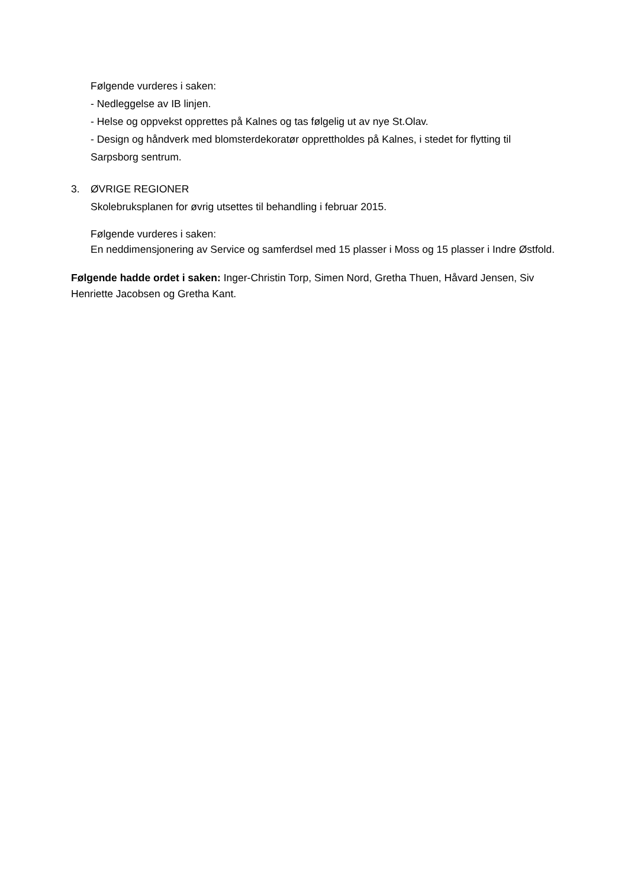Følgende vurderes i saken:
- Nedleggelse av IB linjen.
- Helse og oppvekst opprettes på Kalnes og tas følgelig ut av nye St.Olav.
- Design og håndverk med blomsterdekoratør opprettholdes på Kalnes, i stedet for flytting til Sarpsborg sentrum.
3. ØVRIGE REGIONER
Skolebruksplanen for øvrig utsettes til behandling i februar 2015.
Følgende vurderes i saken:
En neddimensjonering av Service og samferdsel med 15 plasser i Moss og 15 plasser i Indre Østfold.
Følgende hadde ordet i saken: Inger-Christin Torp, Simen Nord, Gretha Thuen, Håvard Jensen, Siv Henriette Jacobsen og Gretha Kant.